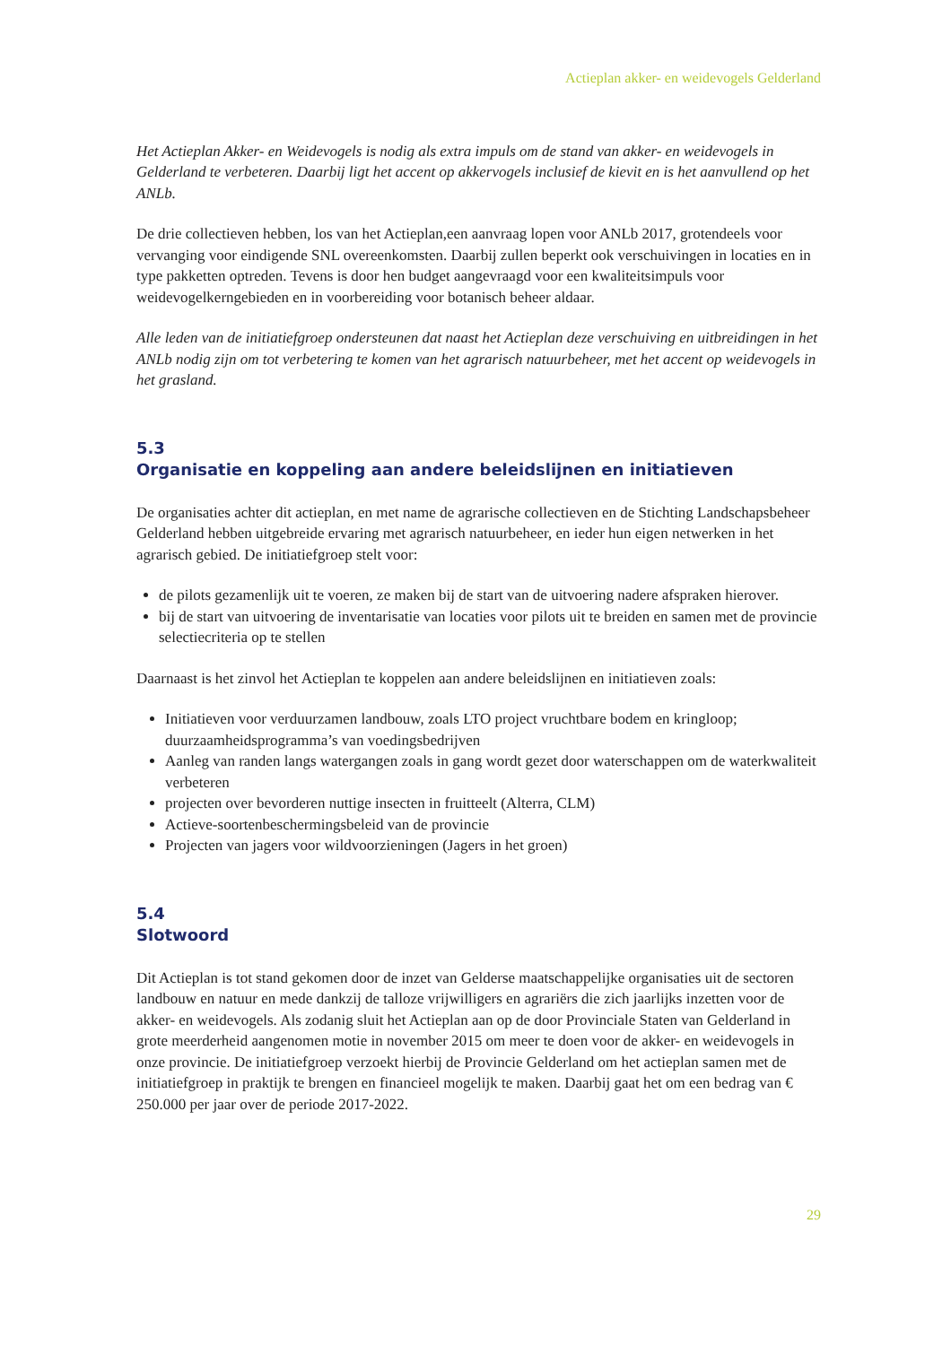Actieplan akker- en weidevogels Gelderland
Het Actieplan Akker- en Weidevogels is nodig als extra impuls om de stand van akker- en weidevogels in Gelderland te verbeteren. Daarbij ligt het accent op akkervogels inclusief de kievit en is het aanvullend op het ANLb.
De drie collectieven hebben, los van het Actieplan,een aanvraag lopen voor ANLb 2017, grotendeels voor vervanging voor eindigende SNL overeenkomsten. Daarbij zullen beperkt ook verschuivingen in locaties en in type pakketten optreden. Tevens is door hen budget aangevraagd voor een kwaliteitsimpuls voor weidevogelkerngebieden en in voorbereiding voor botanisch beheer aldaar.
Alle leden van de initiatiefgroep ondersteunen dat naast het Actieplan deze verschuiving en uitbreidingen in het ANLb nodig zijn om tot verbetering te komen van het agrarisch natuurbeheer, met het accent op weidevogels in het grasland.
5.3
Organisatie en koppeling aan andere beleidslijnen en initiatieven
De organisaties achter dit actieplan, en met name de agrarische collectieven en de Stichting Landschapsbeheer Gelderland hebben uitgebreide ervaring met agrarisch natuurbeheer, en ieder hun eigen netwerken in het agrarisch gebied. De initiatiefgroep stelt voor:
de pilots gezamenlijk uit te voeren, ze maken bij de start van de uitvoering nadere afspraken hierover.
bij de start van uitvoering de inventarisatie van locaties voor pilots uit te breiden en samen met de provincie selectiecriteria op te stellen
Daarnaast is het zinvol het Actieplan te koppelen aan andere beleidslijnen en initiatieven zoals:
Initiatieven voor verduurzamen landbouw, zoals LTO project vruchtbare bodem en kringloop; duurzaamheidsprogramma’s van voedingsbedrijven
Aanleg van randen langs watergangen zoals in gang wordt gezet door waterschappen om de waterkwaliteit verbeteren
projecten over bevorderen nuttige insecten in fruitteelt (Alterra, CLM)
Actieve-soortenbeschermingsbeleid van de provincie
Projecten van jagers voor wildvoorzieningen (Jagers in het groen)
5.4
Slotwoord
Dit Actieplan is tot stand gekomen door de inzet van Gelderse maatschappelijke organisaties uit de sectoren landbouw en natuur en mede dankzij de talloze vrijwilligers en agrariërs die zich jaarlijks inzetten voor de akker- en weidevogels. Als zodanig sluit het Actieplan aan op de door Provinciale Staten van Gelderland in grote meerderheid aangenomen motie in november 2015 om meer te doen voor de akker- en weidevogels in onze provincie. De initiatiefgroep verzoekt hierbij de Provincie Gelderland om het actieplan samen met de initiatiefgroep in praktijk te brengen en financieel mogelijk te maken. Daarbij gaat het om een bedrag van € 250.000 per jaar over de periode 2017-2022.
29